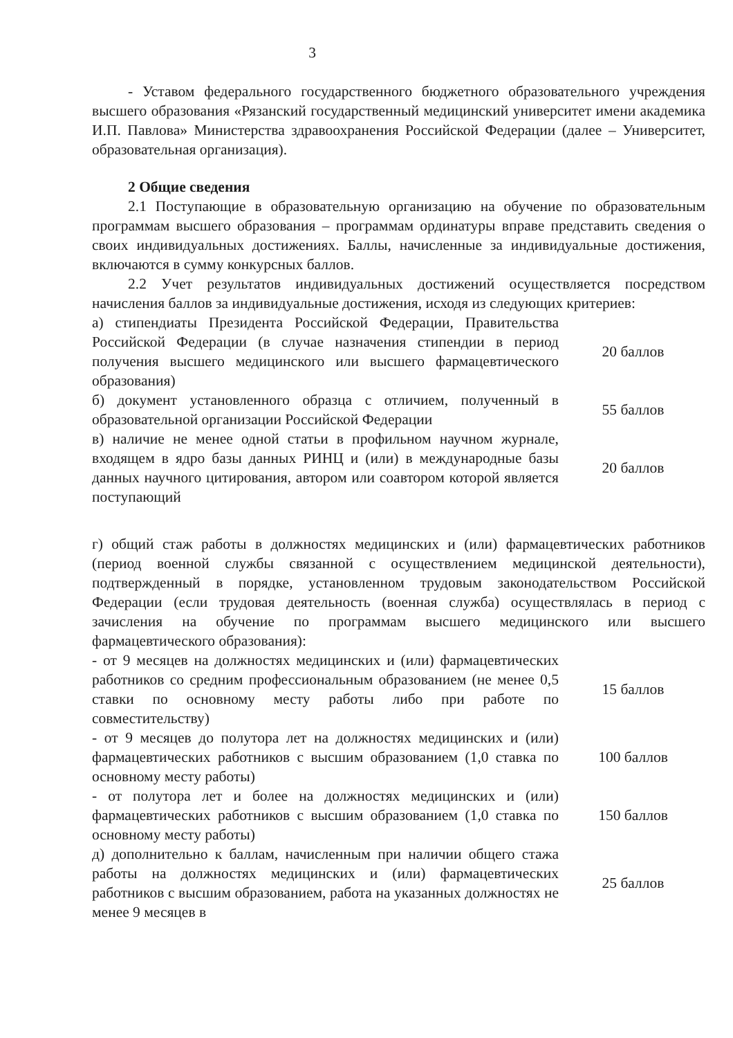3
- Уставом федерального государственного бюджетного образовательного учреждения высшего образования «Рязанский государственный медицинский университет имени академика И.П. Павлова» Министерства здравоохранения Российской Федерации (далее – Университет, образовательная организация).
2 Общие сведения
2.1 Поступающие в образовательную организацию на обучение по образовательным программам высшего образования – программам ординатуры вправе представить сведения о своих индивидуальных достижениях. Баллы, начисленные за индивидуальные достижения, включаются в сумму конкурсных баллов.
2.2 Учет результатов индивидуальных достижений осуществляется посредством начисления баллов за индивидуальные достижения, исходя из следующих критериев:
| а) стипендиаты Президента Российской Федерации, Правительства Российской Федерации (в случае назначения стипендии в период получения высшего медицинского или высшего фармацевтического образования) | 20 баллов |
| б) документ установленного образца с отличием, полученный в образовательной организации Российской Федерации | 55 баллов |
| в) наличие не менее одной статьи в профильном научном журнале, входящем в ядро базы данных РИНЦ и (или) в международные базы данных научного цитирования, автором или соавтором которой является поступающий | 20 баллов |
г) общий стаж работы в должностях медицинских и (или) фармацевтических работников (период военной службы связанной с осуществлением медицинской деятельности), подтвержденный в порядке, установленном трудовым законодательством Российской Федерации (если трудовая деятельность (военная служба) осуществлялась в период с зачисления на обучение по программам высшего медицинского или высшего фармацевтического образования):
| - от 9 месяцев на должностях медицинских и (или) фармацевтических работников со средним профессиональным образованием (не менее 0,5 ставки по основному месту работы либо при работе по совместительству) | 15 баллов |
| - от 9 месяцев до полутора лет на должностях медицинских и (или) фармацевтических работников с высшим образованием (1,0 ставка по основному месту работы) | 100 баллов |
| - от полутора лет и более на должностях медицинских и (или) фармацевтических работников с высшим образованием (1,0 ставка по основному месту работы) | 150 баллов |
| д) дополнительно к баллам, начисленным при наличии общего стажа работы на должностях медицинских и (или) фармацевтических работников с высшим образованием, работа на указанных должностях не менее 9 месяцев в | 25 баллов |